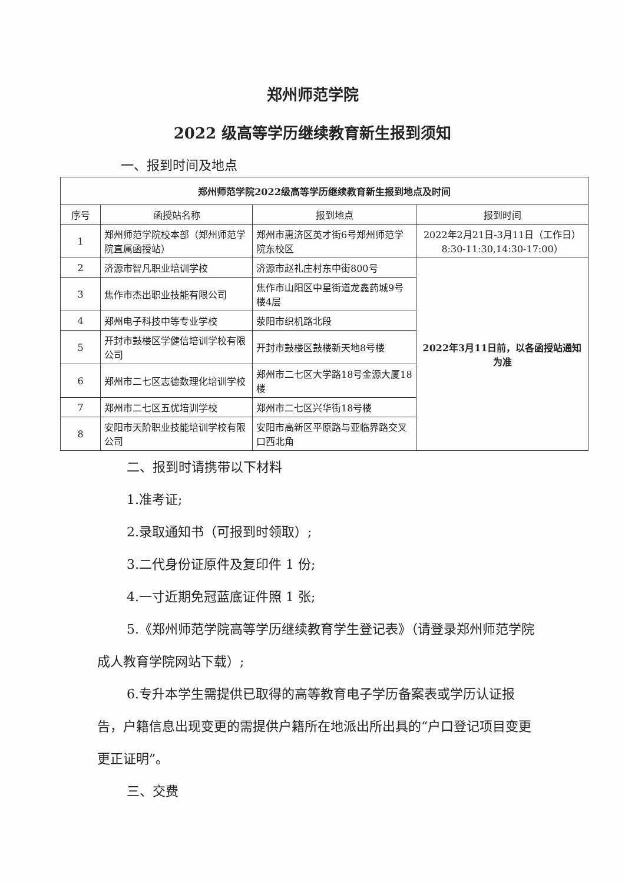郑州师范学院
2022 级高等学历继续教育新生报到须知
一、报到时间及地点
| 郑州师范学院2022级高等学历继续教育新生报到地点及时间 | | | |
| --- | --- | --- | --- |
| 序号 | 函授站名称 | 报到地点 | 报到时间 |
| 1 | 郑州师范学院校本部（郑州师范学院直属函授站） | 郑州市惠济区英才街6号郑州师范学院东校区 | 2022年2月21日-3月11日（工作日） 8:30-11:30,14:30-17:00） |
| 2 | 济源市智凡职业培训学校 | 济源市赵礼庄村东中街800号 | 2022年3月11日前，以各函授站通知为准 |
| 3 | 焦作市杰出职业技能有限公司 | 焦作市山阳区中星街道龙鑫药城9号楼4层 | |
| 4 | 郑州电子科技中等专业学校 | 荥阳市织机路北段 | |
| 5 | 开封市鼓楼区学健信培训学校有限公司 | 开封市鼓楼区鼓楼新天地8号楼 | |
| 6 | 郑州市二七区志德数理化培训学校 | 郑州市二七区大学路18号金源大厦18楼 | |
| 7 | 郑州市二七区五优培训学校 | 郑州市二七区兴华街18号楼 | |
| 8 | 安阳市天阶职业技能培训学校有限公司 | 安阳市高新区平原路与亚临界路交叉口西北角 | |
二、报到时请携带以下材料
1.准考证;
2.录取通知书（可报到时领取）;
3.二代身份证原件及复印件 1 份;
4.一寸近期免冠蓝底证件照 1 张;
5.《郑州师范学院高等学历继续教育学生登记表》（请登录郑州师范学院成人教育学院网站下载）;
6.专升本学生需提供已取得的高等教育电子学历备案表或学历认证报告，户籍信息出现变更的需提供户籍所在地派出所出具的“户口登记项目变更更正证明”。
三、交费